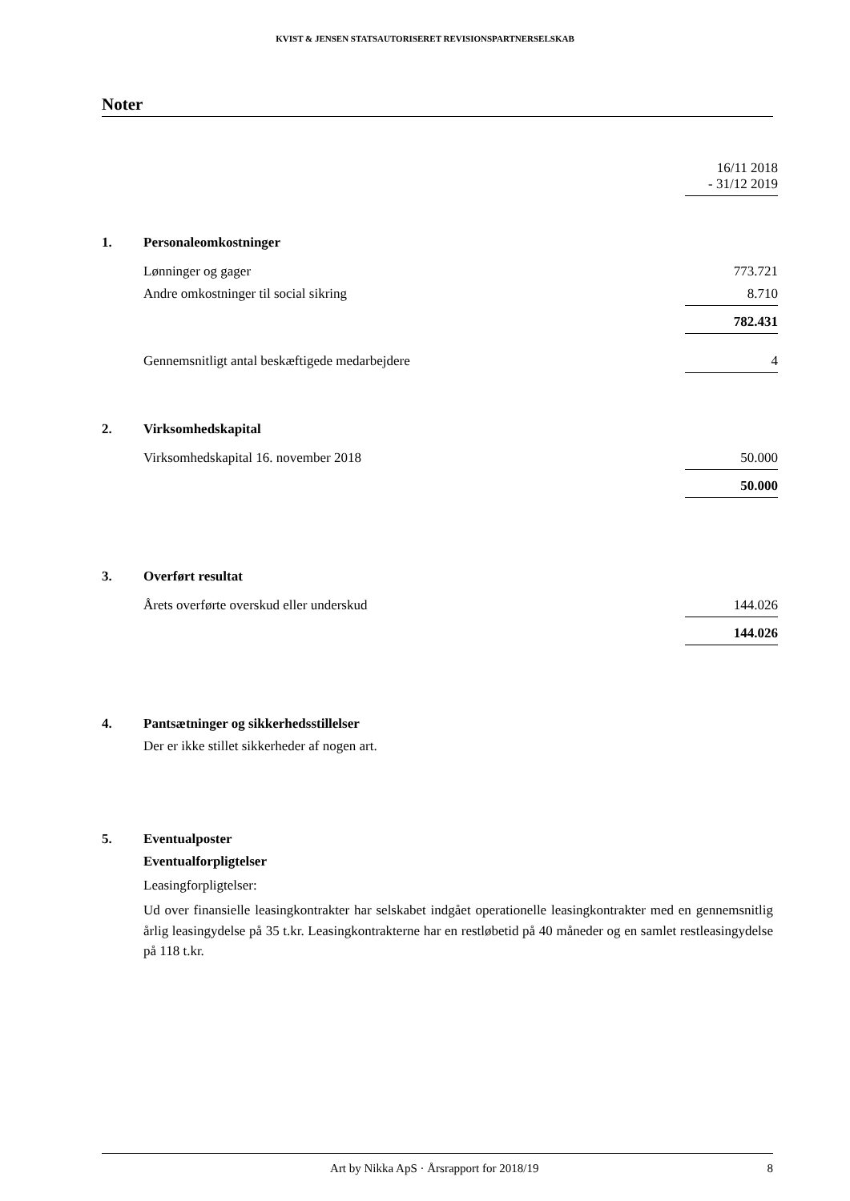KVIST & JENSEN STATSAUTORISERET REVISIONSPARTNERSELSKAB
Noter
| | | 16/11 2018 - 31/12 2019 |
| 1. | Personaleomkostninger | |
| | Lønninger og gager | 773.721 |
| | Andre omkostninger til social sikring | 8.710 |
| | | 782.431 |
| | Gennemsnitligt antal beskæftigede medarbejdere | 4 |
| 2. | Virksomhedskapital | |
| | Virksomhedskapital 16. november 2018 | 50.000 |
| | | 50.000 |
| 3. | Overført resultat | |
| | Årets overførte overskud eller underskud | 144.026 |
| | | 144.026 |
| 4. | Pantsætninger og sikkerhedsstillelser | |
| | Der er ikke stillet sikkerheder af nogen art. | |
| 5. | Eventualposter Eventualforpligtelser Leasingforpligtelser: Ud over finansielle leasingkontrakter har selskabet indgået operationelle leasingkontrakter med en gennemsnitlig årlig leasingydelse på 35 t.kr. Leasingkontrakterne har en restløbetid på 40 måneder og en samlet restleasingydelse på 118 t.kr. | |
Art by Nikka ApS · Årsrapport for 2018/19 8